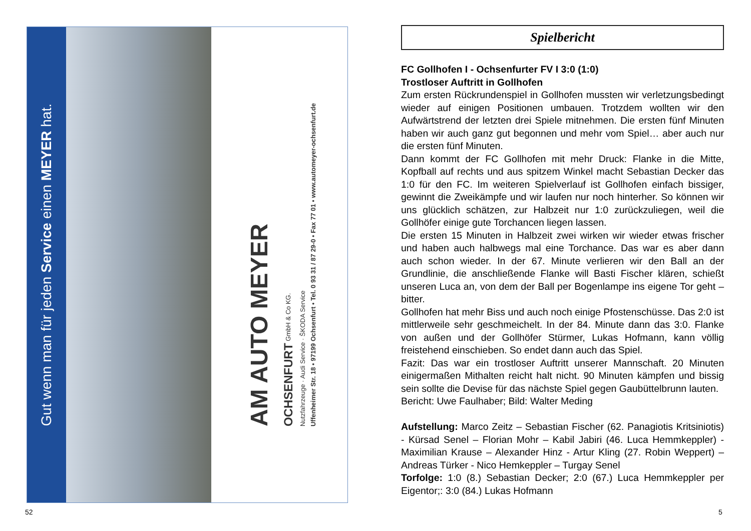Gut wenn man für jeden Service einen MEYER hat.
AM AUTO MEYER
OCHSENFURT GmbH & Co KG.
Nutzfahrzeuge · Audi Service · ŠKODA Service
Uffenheimer Str. 18 • 97199 Ochsenfurt • Tel. 0 93 31 / 87 29-0 • Fax 77 01 • www.automeyer-ochsenfurt.de
52
Spielbericht
FC Gollhofen I - Ochsenfurter FV I 3:0 (1:0)
Trostloser Auftritt in Gollhofen
Zum ersten Rückrundenspiel in Gollhofen mussten wir verletzungsbedingt wieder auf einigen Positionen umbauen. Trotzdem wollten wir den Aufwärtstrend der letzten drei Spiele mitnehmen. Die ersten fünf Minuten haben wir auch ganz gut begonnen und mehr vom Spiel… aber auch nur die ersten fünf Minuten.
Dann kommt der FC Gollhofen mit mehr Druck: Flanke in die Mitte, Kopfball auf rechts und aus spitzem Winkel macht Sebastian Decker das 1:0 für den FC. Im weiteren Spielverlauf ist Gollhofen einfach bissiger, gewinnt die Zweikämpfe und wir laufen nur noch hinterher. So können wir uns glücklich schätzen, zur Halbzeit nur 1:0 zurückzuliegen, weil die Gollhöfer einige gute Torchancen liegen lassen.
Die ersten 15 Minuten in Halbzeit zwei wirken wir wieder etwas frischer und haben auch halbwegs mal eine Torchance. Das war es aber dann auch schon wieder. In der 67. Minute verlieren wir den Ball an der Grundlinie, die anschließende Flanke will Basti Fischer klären, schießt unseren Luca an, von dem der Ball per Bogenlampe ins eigene Tor geht – bitter.
Gollhofen hat mehr Biss und auch noch einige Pfostenschüsse. Das 2:0 ist mittlerweile sehr geschmeichelt. In der 84. Minute dann das 3:0. Flanke von außen und der Gollhöfer Stürmer, Lukas Hofmann, kann völlig freistehend einschieben. So endet dann auch das Spiel.
Fazit: Das war ein trostloser Auftritt unserer Mannschaft. 20 Minuten einigermaßen Mithalten reicht halt nicht. 90 Minuten kämpfen und bissig sein sollte die Devise für das nächste Spiel gegen Gaubüttelbrunn lauten.
Bericht: Uwe Faulhaber; Bild: Walter Meding
Aufstellung: Marco Zeitz – Sebastian Fischer (62. Panagiotis Kritsiniotis) - Kürsad Senel – Florian Mohr – Kabil Jabiri (46. Luca Hemmkeppler) - Maximilian Krause – Alexander Hinz - Artur Kling (27. Robin Weppert) – Andreas Türker - Nico Hemkeppler – Turgay Senel
Torfolge: 1:0 (8.) Sebastian Decker; 2:0 (67.) Luca Hemmkeppler per Eigentor;: 3:0 (84.) Lukas Hofmann
5